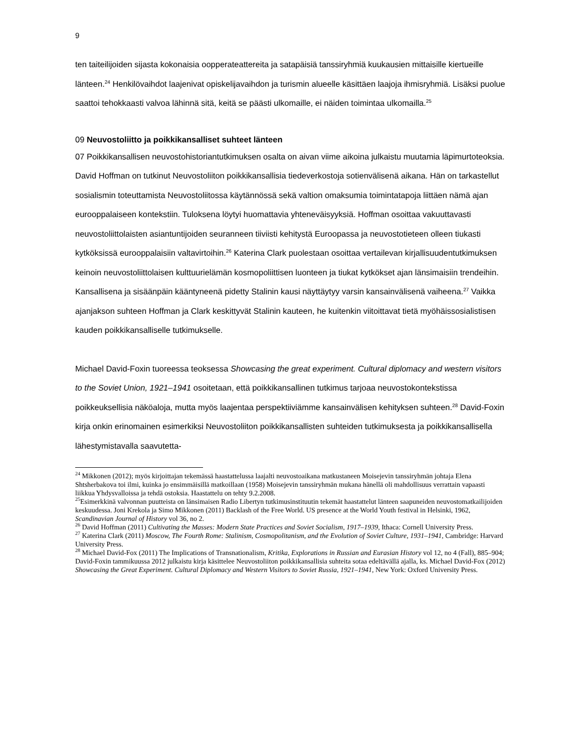9
ten taiteilijoiden sijasta kokonaisia oopperateattereita ja satapäisiä tanssiryhmiä kuukausien mittaisille kiertueille länteen.<sup>24</sup> Henkilövaihdot laajenivat opiskelijavaihdon ja turismin alueelle käsittäen laajoja ihmisryhmiä. Lisäksi puolue saattoi tehokkaasti valvoa lähinnä sitä, keitä se päästi ulkomaille, ei näiden toimintaa ulkomailla.<sup>25</sup>
09 Neuvostoliitto ja poikkikansalliset suhteet länteen
07 Poikkikansallisen neuvostohistoriantutkimuksen osalta on aivan viime aikoina julkaistu muutamia läpimurtoteoksia. David Hoffman on tutkinut Neuvostoliiton poikkikansallisia tiedeverkostoja sotienvälisenä aikana. Hän on tarkastellut sosialismin toteuttamista Neuvostoliitossa käytännössä sekä valtion omaksumia toimintatapoja liittäen nämä ajan eurooppalaiseen kontekstiin. Tuloksena löytyi huomattavia yhteneväisyyksiä. Hoffman osoittaa vakuuttavasti neuvostoliittolaisten asiantuntijoiden seuranneen tiiviisti kehitystä Euroopassa ja neuvostotieteen olleen tiukasti kytköksissä eurooppalaisiin valtavirtoihin.<sup>26</sup> Katerina Clark puolestaan osoittaa vertailevan kirjallisuudentutkimuksen keinoin neuvostoliittolaisen kulttuurielämän kosmopoliittisen luonteen ja tiukat kytkökset ajan länsimaisiin trendeihin. Kansallisena ja sisäänpäin kääntyneenä pidetty Stalinin kausi näyttäytyy varsin kansainvälisenä vaiheena.<sup>27</sup> Vaikka ajanjakson suhteen Hoffman ja Clark keskittyvät Stalinin kauteen, he kuitenkin viitoittavat tietä myöhäissosialistisen kauden poikkikansalliselle tutkimukselle.
Michael David-Foxin tuoreessa teoksessa Showcasing the great experiment. Cultural diplomacy and western visitors to the Soviet Union, 1921–1941 osoitetaan, että poikkikansallinen tutkimus tarjoaa neuvostokontekstissa poikkeuksellisia näköaloja, mutta myös laajentaa perspektiiviämme kansainvälisen kehityksen suhteen.<sup>28</sup> David-Foxin kirja onkin erinomainen esimerkiksi Neuvostoliiton poikkikansallisten suhteiden tutkimuksesta ja poikkikansallisella lähestymistavalla saavutetta-
<sup>24</sup> Mikkonen (2012); myös kirjoittajan tekemässä haastattelussa laajalti neuvostoaikana matkustaneen Moisejevin tanssiryhmän johtaja Elena Shtsherbakova toi ilmi, kuinka jo ensimmäisillä matkoillaan (1958) Moisejevin tanssiryhmän mukana hänellä oli mahdollisuus verrattain vapaasti liikkua Yhdysvalloissa ja tehdä ostoksia. Haastattelu on tehty 9.2.2008.
<sup>25</sup> Esimerkkinä valvonnan puutteista on länsimaisen Radio Libertyn tutkimusinstituutin tekemät haastattelut länteen saapuneiden neuvostomatkailijoiden keskuudessa. Joni Krekola ja Simo Mikkonen (2011) Backlash of the Free World. US presence at the World Youth festival in Helsinki, 1962, Scandinavian Journal of History vol 36, no 2.
<sup>26</sup> David Hoffman (2011) Cultivating the Masses: Modern State Practices and Soviet Socialism, 1917–1939, Ithaca: Cornell University Press.
<sup>27</sup> Katerina Clark (2011) Moscow, The Fourth Rome: Stalinism, Cosmopolitanism, and the Evolution of Soviet Culture, 1931–1941, Cambridge: Harvard University Press.
<sup>28</sup> Michael David-Fox (2011) The Implications of Transnationalism, Kritika, Explorations in Russian and Eurasian History vol 12, no 4 (Fall), 885–904; David-Foxin tammikuussa 2012 julkaistu kirja käsittelee Neuvostoliiton poikkikansallisia suhteita sotaa edeltävällä ajalla, ks. Michael David-Fox (2012) Showcasing the Great Experiment. Cultural Diplomacy and Western Visitors to Soviet Russia, 1921–1941, New York: Oxford University Press.